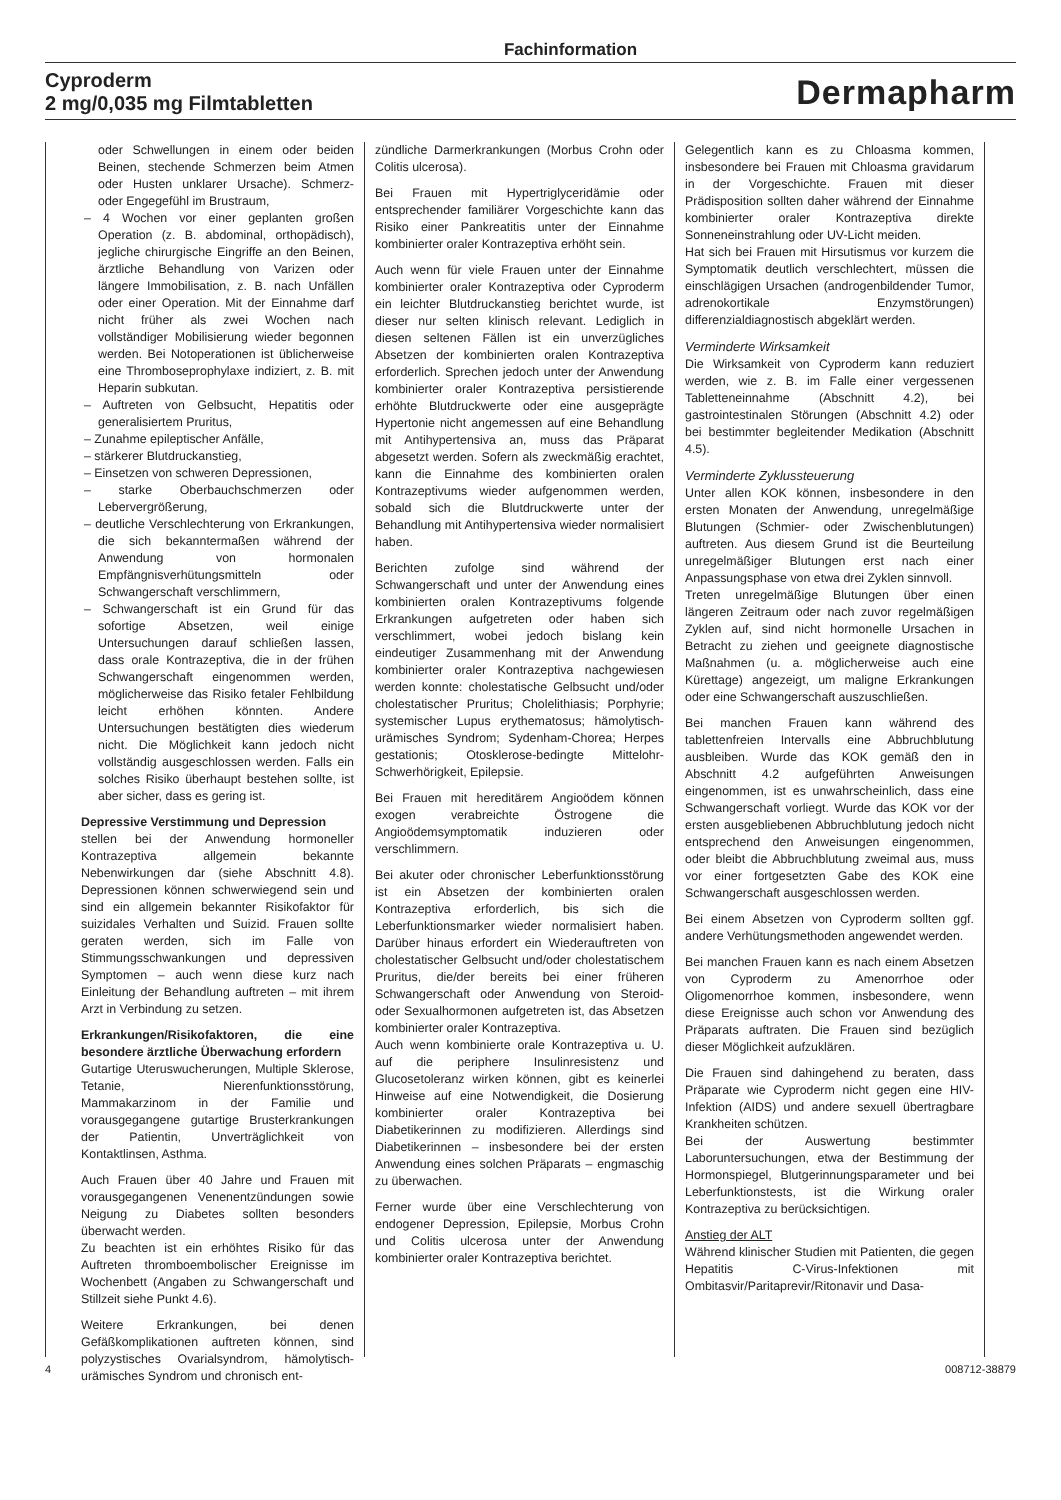Fachinformation
Cyproderm
2 mg/0,035 mg Filmtabletten
Dermapharm
oder Schwellungen in einem oder beiden Beinen, stechende Schmerzen beim Atmen oder Husten unklarer Ursache). Schmerz- oder Engegefühl im Brustraum,
– 4 Wochen vor einer geplanten großen Operation (z. B. abdominal, orthopädisch), jegliche chirurgische Eingriffe an den Beinen, ärztliche Behandlung von Varizen oder längere Immobilisation, z. B. nach Unfällen oder einer Operation. Mit der Einnahme darf nicht früher als zwei Wochen nach vollständiger Mobilisierung wieder begonnen werden. Bei Notoperationen ist üblicherweise eine Thromboseprophylaxe indiziert, z. B. mit Heparin subkutan.
– Auftreten von Gelbsucht, Hepatitis oder generalisiertem Pruritus,
– Zunahme epileptischer Anfälle,
– stärkerer Blutdruckanstieg,
– Einsetzen von schweren Depressionen,
– starke Oberbauchschmerzen oder Lebervergrößerung,
– deutliche Verschlechterung von Erkrankungen, die sich bekanntermaßen während der Anwendung von hormonalen Empfängnisverhütungsmitteln oder Schwangerschaft verschlimmern,
– Schwangerschaft ist ein Grund für das sofortige Absetzen, weil einige Untersuchungen darauf schließen lassen, dass orale Kontrazeptiva, die in der frühen Schwangerschaft eingenommen werden, möglicherweise das Risiko fetaler Fehlbildung leicht erhöhen könnten. Andere Untersuchungen bestätigten dies wiederum nicht. Die Möglichkeit kann jedoch nicht vollständig ausgeschlossen werden. Falls ein solches Risiko überhaupt bestehen sollte, ist aber sicher, dass es gering ist.
Depressive Verstimmung und Depression
stellen bei der Anwendung hormoneller Kontrazeptiva allgemein bekannte Nebenwirkungen dar (siehe Abschnitt 4.8). Depressionen können schwerwiegend sein und sind ein allgemein bekannter Risikofaktor für suizidales Verhalten und Suizid. Frauen sollte geraten werden, sich im Falle von Stimmungsschwankungen und depressiven Symptomen – auch wenn diese kurz nach Einleitung der Behandlung auftreten – mit ihrem Arzt in Verbindung zu setzen.
Erkrankungen/Risikofaktoren, die eine besondere ärztliche Überwachung erfordern
Gutartige Uteruswucherungen, Multiple Sklerose, Tetanie, Nierenfunktionsstörung, Mammakarzinom in der Familie und vorausgegangene gutartige Brusterkrankungen der Patientin, Unverträglichkeit von Kontaktlinsen, Asthma.
Auch Frauen über 40 Jahre und Frauen mit vorausgegangenen Venenentzündungen sowie Neigung zu Diabetes sollten besonders überwacht werden.
Zu beachten ist ein erhöhtes Risiko für das Auftreten thromboembolischer Ereignisse im Wochenbett (Angaben zu Schwangerschaft und Stillzeit siehe Punkt 4.6).
Weitere Erkrankungen, bei denen Gefäßkomplikationen auftreten können, sind polyzystisches Ovarialsyndrom, hämolytisch-urämisches Syndrom und chronisch ent-
zündliche Darmerkrankungen (Morbus Crohn oder Colitis ulcerosa).
Bei Frauen mit Hypertriglyceridämie oder entsprechender familiärer Vorgeschichte kann das Risiko einer Pankreatitis unter der Einnahme kombinierter oraler Kontrazeptiva erhöht sein.
Auch wenn für viele Frauen unter der Einnahme kombinierter oraler Kontrazeptiva oder Cyproderm ein leichter Blutdruckanstieg berichtet wurde, ist dieser nur selten klinisch relevant. Lediglich in diesen seltenen Fällen ist ein unverzügliches Absetzen der kombinierten oralen Kontrazeptiva erforderlich. Sprechen jedoch unter der Anwendung kombinierter oraler Kontrazeptiva persistierende erhöhte Blutdruckwerte oder eine ausgeprägte Hypertonie nicht angemessen auf eine Behandlung mit Antihypertensiva an, muss das Präparat abgesetzt werden. Sofern als zweckmäßig erachtet, kann die Einnahme des kombinierten oralen Kontrazeptivums wieder aufgenommen werden, sobald sich die Blutdruckwerte unter der Behandlung mit Antihypertensiva wieder normalisiert haben.
Berichten zufolge sind während der Schwangerschaft und unter der Anwendung eines kombinierten oralen Kontrazeptivums folgende Erkrankungen aufgetreten oder haben sich verschlimmert, wobei jedoch bislang kein eindeutiger Zusammenhang mit der Anwendung kombinierter oraler Kontrazeptiva nachgewiesen werden konnte: cholestatische Gelbsucht und/oder cholestatischer Pruritus; Cholelithiasis; Porphyrie; systemischer Lupus erythematosus; hämolytisch-urämisches Syndrom; Sydenham-Chorea; Herpes gestationis; Otosklerose-bedingte Mittelohr-Schwerhörigkeit, Epilepsie.
Bei Frauen mit hereditärem Angioödem können exogen verabreichte Östrogene die Angioödemsymptomatik induzieren oder verschlimmern.
Bei akuter oder chronischer Leberfunktionsstörung ist ein Absetzen der kombinierten oralen Kontrazeptiva erforderlich, bis sich die Leberfunktionsmarker wieder normalisiert haben. Darüber hinaus erfordert ein Wiederauftreten von cholestatischer Gelbsucht und/oder cholestatischem Pruritus, die/der bereits bei einer früheren Schwangerschaft oder Anwendung von Steroid- oder Sexualhormonen aufgetreten ist, das Absetzen kombinierter oraler Kontrazeptiva.
Auch wenn kombinierte orale Kontrazeptiva u. U. auf die periphere Insulinresistenz und Glucosetoleranz wirken können, gibt es keinerlei Hinweise auf eine Notwendigkeit, die Dosierung kombinierter oraler Kontrazeptiva bei Diabetikerinnen zu modifizieren. Allerdings sind Diabetikerinnen – insbesondere bei der ersten Anwendung eines solchen Präparats – engmaschig zu überwachen.
Ferner wurde über eine Verschlechterung von endogener Depression, Epilepsie, Morbus Crohn und Colitis ulcerosa unter der Anwendung kombinierter oraler Kontrazeptiva berichtet.
Gelegentlich kann es zu Chloasma kommen, insbesondere bei Frauen mit Chloasma gravidarum in der Vorgeschichte. Frauen mit dieser Prädisposition sollten daher während der Einnahme kombinierter oraler Kontrazeptiva direkte Sonneneinstrahlung oder UV-Licht meiden.
Hat sich bei Frauen mit Hirsutismus vor kurzem die Symptomatik deutlich verschlechtert, müssen die einschlägigen Ursachen (androgenbildender Tumor, adrenokortikale Enzymstörungen) differenzialdiagnostisch abgeklärt werden.
Verminderte Wirksamkeit
Die Wirksamkeit von Cyproderm kann reduziert werden, wie z. B. im Falle einer vergessenen Tabletteneinnahme (Abschnitt 4.2), bei gastrointestinalen Störungen (Abschnitt 4.2) oder bei bestimmter begleitender Medikation (Abschnitt 4.5).
Verminderte Zyklussteuerung
Unter allen KOK können, insbesondere in den ersten Monaten der Anwendung, unregelmäßige Blutungen (Schmier- oder Zwischenblutungen) auftreten. Aus diesem Grund ist die Beurteilung unregelmäßiger Blutungen erst nach einer Anpassungsphase von etwa drei Zyklen sinnvoll.
Treten unregelmäßige Blutungen über einen längeren Zeitraum oder nach zuvor regelmäßigen Zyklen auf, sind nicht hormonelle Ursachen in Betracht zu ziehen und geeignete diagnostische Maßnahmen (u. a. möglicherweise auch eine Kürettage) angezeigt, um maligne Erkrankungen oder eine Schwangerschaft auszuschließen.
Bei manchen Frauen kann während des tablettenfreien Intervalls eine Abbruchblutung ausbleiben. Wurde das KOK gemäß den in Abschnitt 4.2 aufgeführten Anweisungen eingenommen, ist es unwahrscheinlich, dass eine Schwangerschaft vorliegt. Wurde das KOK vor der ersten ausgebliebenen Abbruchblutung jedoch nicht entsprechend den Anweisungen eingenommen, oder bleibt die Abbruchblutung zweimal aus, muss vor einer fortgesetzten Gabe des KOK eine Schwangerschaft ausgeschlossen werden.
Bei einem Absetzen von Cyproderm sollten ggf. andere Verhütungsmethoden angewendet werden.
Bei manchen Frauen kann es nach einem Absetzen von Cyproderm zu Amenorrhoe oder Oligomenorrhoe kommen, insbesondere, wenn diese Ereignisse auch schon vor Anwendung des Präparats auftraten. Die Frauen sind bezüglich dieser Möglichkeit aufzuklären.
Die Frauen sind dahingehend zu beraten, dass Präparate wie Cyproderm nicht gegen eine HIV-Infektion (AIDS) und andere sexuell übertragbare Krankheiten schützen.
Bei der Auswertung bestimmter Laboruntersuchungen, etwa der Bestimmung der Hormonspiegel, Blutgerinnungsparameter und bei Leberfunktionstests, ist die Wirkung oraler Kontrazeptiva zu berücksichtigen.
Anstieg der ALT
Während klinischer Studien mit Patienten, die gegen Hepatitis C-Virus-Infektionen mit Ombitasvir/Paritaprevir/Ritonavir und Dasa-
4 008712-38879